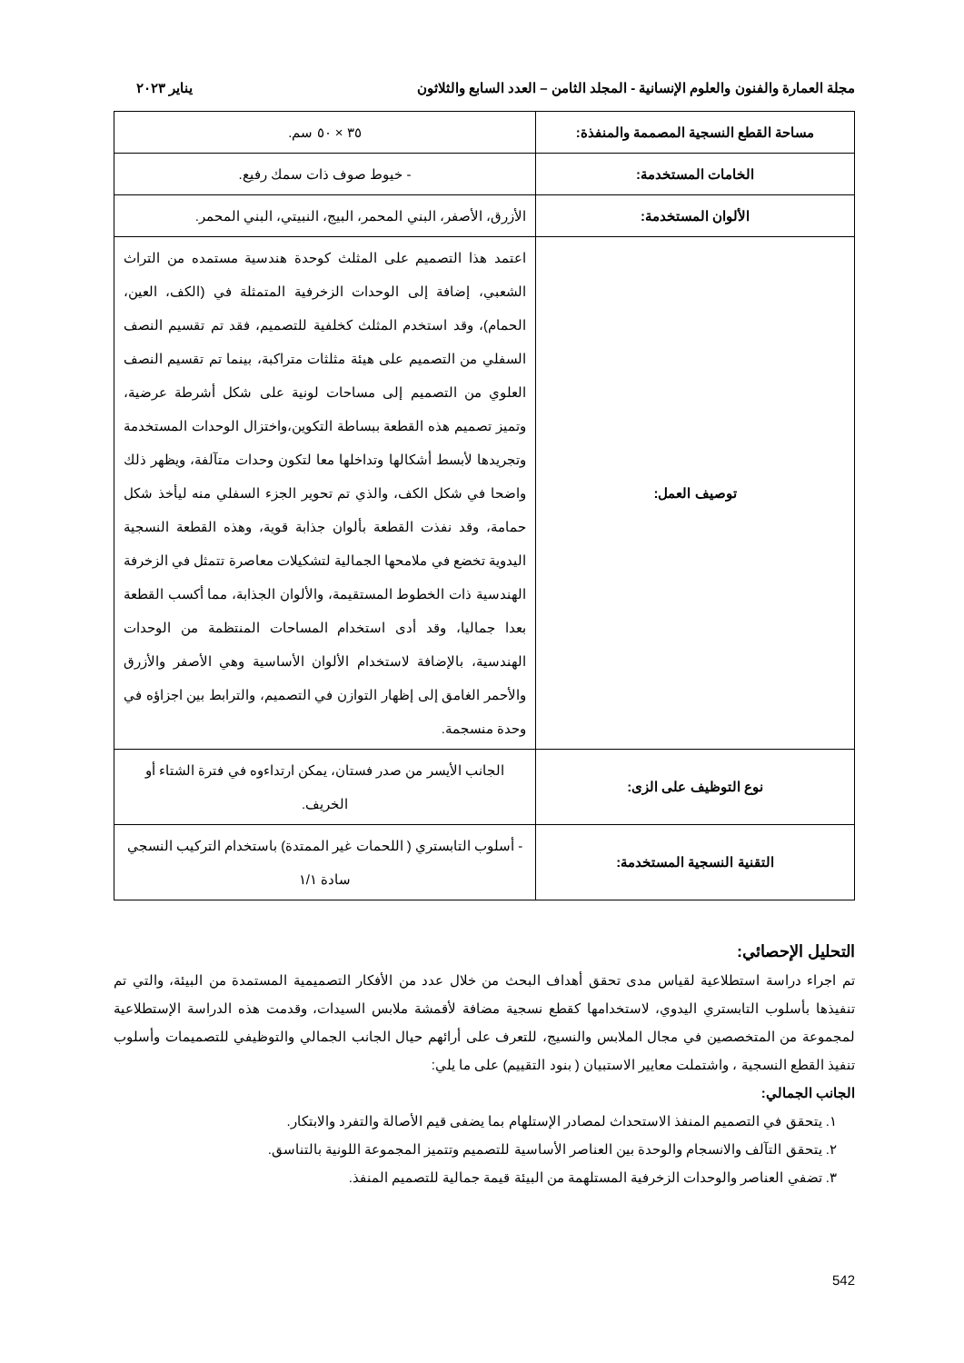مجلة العمارة والفنون والعلوم الإنسانية - المجلد الثامن – العدد السابع والثلاثون يناير ٢٠٢٣
| مساحة القطع النسجية المصممة والمنفذة: | ٣٥ × ٥٠ سم. |
| الخامات المستخدمة: | - خيوط صوف ذات سمك رفيع. |
| الألوان المستخدمة: | الأزرق، الأصفر، البني المحمر، البيج، النبيتي، البني المحمر. |
| توصيف العمل: | اعتمد هذا التصميم على المثلث كوحدة هندسية مستمده من التراث الشعبي، إضافة إلى الوحدات الزخرفية المتمثلة في (الكف، العين، الحمام)، وقد استخدم المثلث كخلفية للتصميم، فقد تم تقسيم النصف السفلي من التصميم على هيئة مثلثات متراكبة، بينما تم تقسيم النصف العلوي من التصميم إلى مساحات لونية على شكل أشرطة عرضية، وتميز تصميم هذه القطعة ببساطة التكوين،واختزال الوحدات المستخدمة وتجريدها لأبسط أشكالها وتداخلها معا لتكون وحدات متآلفة، ويظهر ذلك واضحا في شكل الكف، والذي تم تحوير الجزء السفلي منه ليأخذ شكل حمامة، وقد نفذت القطعة بألوان جذابة قوية، وهذه القطعة النسجية اليدوية تخضع في ملامحها الجمالية لتشكيلات معاصرة تتمثل في الزخرفة الهندسية ذات الخطوط المستقيمة، والألوان الجذابة، مما أكسب القطعة بعدا جماليا، وقد أدى استخدام المساحات المنتظمة من الوحدات الهندسية، بالإضافة لاستخدام الألوان الأساسية وهي الأصفر والأزرق والأحمر الغامق إلى إظهار التوازن في التصميم، والترابط بين اجزاؤه في وحدة منسجمة. |
| نوع التوظيف على الزى: | الجانب الأيسر من صدر فستان، يمكن ارتداءوه في فترة الشتاء أو الخريف. |
| التقنية النسجية المستخدمة: | - أسلوب التابستري ( اللحمات غير الممتدة) باستخدام التركيب النسجي سادة ١/١ |
التحليل الإحصائي:
تم اجراء دراسة استطلاعية لقياس مدى تحقق أهداف البحث من خلال عدد من الأفكار التصميمية المستمدة من البيئة، والتي تم تنفيذها بأسلوب التابستري اليدوي، لاستخدامها كقطع نسجية مضافة لأقمشة ملابس السيدات، وقدمت هذه الدراسة الإستطلاعية لمجموعة من المتخصصين في مجال الملابس والنسيج، للتعرف على أرائهم حيال الجانب الجمالي والتوظيفي للتصميمات وأسلوب تنفيذ القطع النسجية ، واشتملت معايير الاستبيان ( بنود التقييم) على ما يلي:
الجانب الجمالي:
١. يتحقق في التصميم المنفذ الاستحداث لمصادر الإستلهام بما يضفى قيم الأصالة والتفرد والابتكار.
٢. يتحقق التآلف والانسجام والوحدة بين العناصر الأساسية للتصميم وتتميز المجموعة اللونية بالتناسق.
٣. تضفي العناصر والوحدات الزخرفية المستلهمة من البيئة قيمة جمالية للتصميم المنفذ.
542